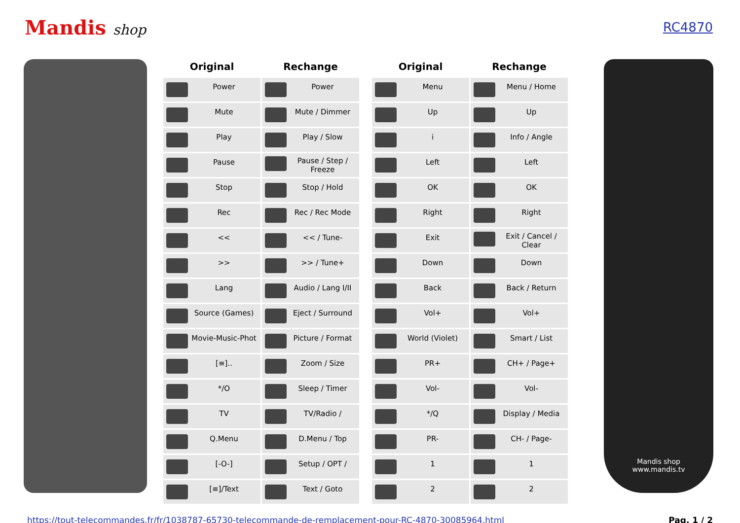Mandis shop RC4870
| Original | Rechange |
| --- | --- |
| Power | Power |
| Mute | Mute / Dimmer |
| Play | Play / Slow |
| Pause | Pause / Step / Freeze |
| Stop | Stop / Hold |
| Rec | Rec / Rec Mode |
| << | << / Tune- |
| >> | >> / Tune+ |
| Lang | Audio / Lang I/II |
| Source (Games) | Eject / Surround |
| Movie-Music-Phot | Picture / Format |
| [≡].. | Zoom / Size |
| */O | Sleep / Timer |
| TV | TV/Radio / |
| Q.Menu | D.Menu / Top |
| [-O-] | Setup / OPT / |
| [≡]/Text | Text / Goto |
| Original | Rechange |
| --- | --- |
| Menu | Menu / Home |
| Up | Up |
| i | Info / Angle |
| Left | Left |
| OK | OK |
| Right | Right |
| Exit | Exit / Cancel / Clear |
| Down | Down |
| Back | Back / Return |
| Vol+ | Vol+ |
| World (Violet) | Smart / List |
| PR+ | CH+ / Page+ |
| Vol- | Vol- |
| */Q | Display / Media |
| PR- | CH- / Page- |
| 1 | 1 |
| 2 | 2 |
Mandis shop
www.mandis.tv
https://tout-telecommandes.fr/fr/1038787-65730-telecommande-de-remplacement-pour-RC-4870-30085964.html Pag. 1 / 2